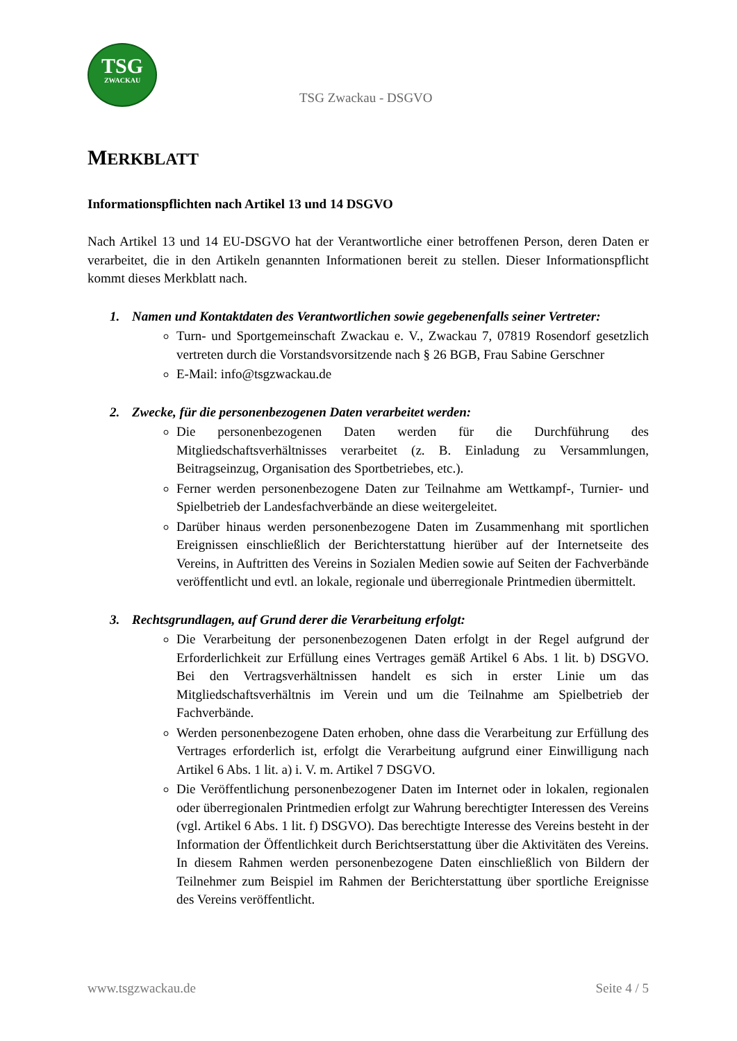TSG
ZWACKAU
TSG Zwackau - DSGVO
MERKBLATT
Informationspflichten nach Artikel 13 und 14 DSGVO
Nach Artikel 13 und 14 EU-DSGVO hat der Verantwortliche einer betroffenen Person, deren Daten er verarbeitet, die in den Artikeln genannten Informationen bereit zu stellen. Dieser Informationspflicht kommt dieses Merkblatt nach.
1. Namen und Kontaktdaten des Verantwortlichen sowie gegebenenfalls seiner Vertreter:
Turn- und Sportgemeinschaft Zwackau e. V., Zwackau 7, 07819 Rosendorf gesetzlich vertreten durch die Vorstandsvorsitzende nach § 26 BGB, Frau Sabine Gerschner
E-Mail: info@tsgzwackau.de
2. Zwecke, für die personenbezogenen Daten verarbeitet werden:
Die personenbezogenen Daten werden für die Durchführung des Mitgliedschaftsverhältnisses verarbeitet (z. B. Einladung zu Versammlungen, Beitragseinzug, Organisation des Sportbetriebes, etc.).
Ferner werden personenbezogene Daten zur Teilnahme am Wettkampf-, Turnier- und Spielbetrieb der Landesfachverbände an diese weitergeleitet.
Darüber hinaus werden personenbezogene Daten im Zusammenhang mit sportlichen Ereignissen einschließlich der Berichterstattung hierüber auf der Internetseite des Vereins, in Auftritten des Vereins in Sozialen Medien sowie auf Seiten der Fachverbände veröffentlicht und evtl. an lokale, regionale und überregionale Printmedien übermittelt.
3. Rechtsgrundlagen, auf Grund derer die Verarbeitung erfolgt:
Die Verarbeitung der personenbezogenen Daten erfolgt in der Regel aufgrund der Erforderlichkeit zur Erfüllung eines Vertrages gemäß Artikel 6 Abs. 1 lit. b) DSGVO. Bei den Vertragsverhältnissen handelt es sich in erster Linie um das Mitgliedschaftsverhältnis im Verein und um die Teilnahme am Spielbetrieb der Fachverbände.
Werden personenbezogene Daten erhoben, ohne dass die Verarbeitung zur Erfüllung des Vertrages erforderlich ist, erfolgt die Verarbeitung aufgrund einer Einwilligung nach Artikel 6 Abs. 1 lit. a) i. V. m. Artikel 7 DSGVO.
Die Veröffentlichung personenbezogener Daten im Internet oder in lokalen, regionalen oder überregionalen Printmedien erfolgt zur Wahrung berechtigter Interessen des Vereins (vgl. Artikel 6 Abs. 1 lit. f) DSGVO). Das berechtigte Interesse des Vereins besteht in der Information der Öffentlichkeit durch Berichtserstattung über die Aktivitäten des Vereins. In diesem Rahmen werden personenbezogene Daten einschließlich von Bildern der Teilnehmer zum Beispiel im Rahmen der Berichterstattung über sportliche Ereignisse des Vereins veröffentlicht.
www.tsgzwackau.de Seite 4 / 5